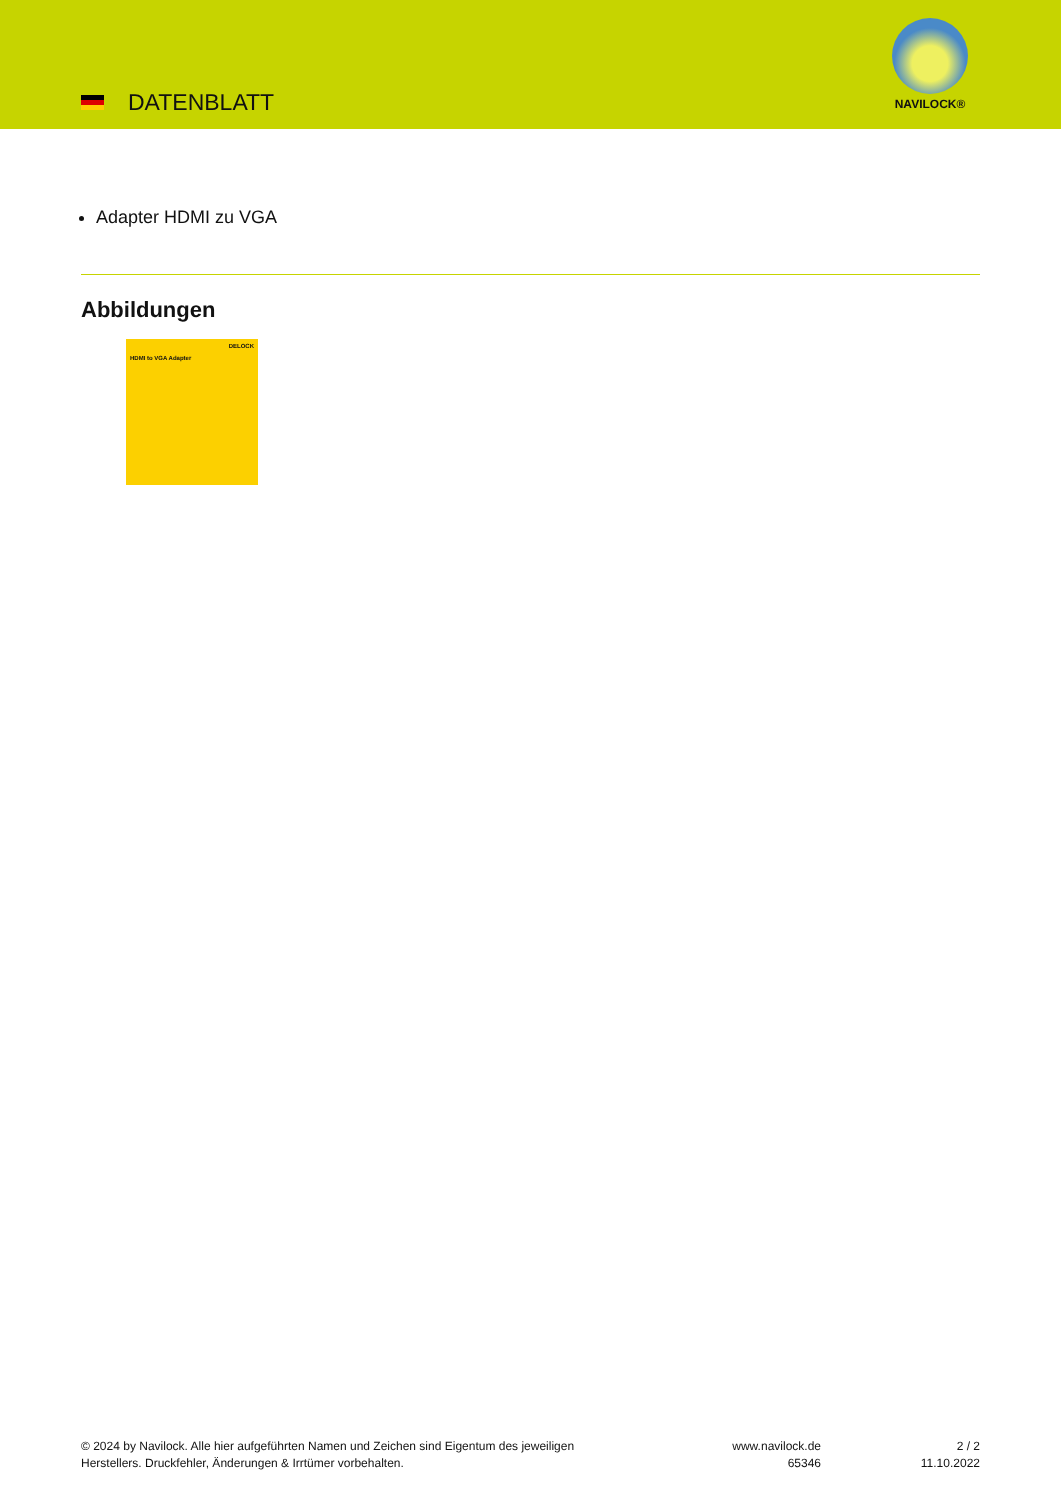DATENBLATT
NAVILOCK®
Adapter HDMI zu VGA
Abbildungen
DELOCK
HDMI to VGA Adapter
© 2024 by Navilock. Alle hier aufgeführten Namen und Zeichen sind Eigentum des jeweiligen
Herstellers. Druckfehler, Änderungen & Irrtümer vorbehalten.
www.navilock.de
65346
2 / 2
11.10.2022